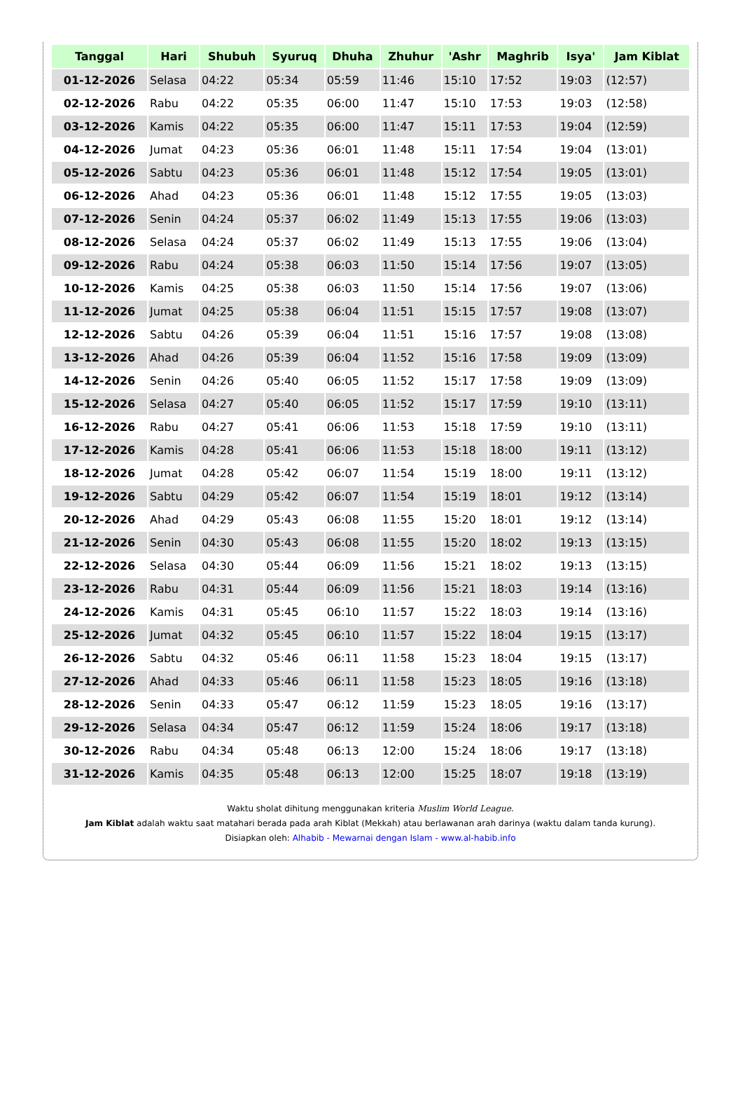| Tanggal | Hari | Shubuh | Syuruq | Dhuha | Zhuhur | 'Ashr | Maghrib | Isya' | Jam Kiblat |
| --- | --- | --- | --- | --- | --- | --- | --- | --- | --- |
| 01-12-2026 | Selasa | 04:22 | 05:34 | 05:59 | 11:46 | 15:10 | 17:52 | 19:03 | (12:57) |
| 02-12-2026 | Rabu | 04:22 | 05:35 | 06:00 | 11:47 | 15:10 | 17:53 | 19:03 | (12:58) |
| 03-12-2026 | Kamis | 04:22 | 05:35 | 06:00 | 11:47 | 15:11 | 17:53 | 19:04 | (12:59) |
| 04-12-2026 | Jumat | 04:23 | 05:36 | 06:01 | 11:48 | 15:11 | 17:54 | 19:04 | (13:01) |
| 05-12-2026 | Sabtu | 04:23 | 05:36 | 06:01 | 11:48 | 15:12 | 17:54 | 19:05 | (13:01) |
| 06-12-2026 | Ahad | 04:23 | 05:36 | 06:01 | 11:48 | 15:12 | 17:55 | 19:05 | (13:03) |
| 07-12-2026 | Senin | 04:24 | 05:37 | 06:02 | 11:49 | 15:13 | 17:55 | 19:06 | (13:03) |
| 08-12-2026 | Selasa | 04:24 | 05:37 | 06:02 | 11:49 | 15:13 | 17:55 | 19:06 | (13:04) |
| 09-12-2026 | Rabu | 04:24 | 05:38 | 06:03 | 11:50 | 15:14 | 17:56 | 19:07 | (13:05) |
| 10-12-2026 | Kamis | 04:25 | 05:38 | 06:03 | 11:50 | 15:14 | 17:56 | 19:07 | (13:06) |
| 11-12-2026 | Jumat | 04:25 | 05:38 | 06:04 | 11:51 | 15:15 | 17:57 | 19:08 | (13:07) |
| 12-12-2026 | Sabtu | 04:26 | 05:39 | 06:04 | 11:51 | 15:16 | 17:57 | 19:08 | (13:08) |
| 13-12-2026 | Ahad | 04:26 | 05:39 | 06:04 | 11:52 | 15:16 | 17:58 | 19:09 | (13:09) |
| 14-12-2026 | Senin | 04:26 | 05:40 | 06:05 | 11:52 | 15:17 | 17:58 | 19:09 | (13:09) |
| 15-12-2026 | Selasa | 04:27 | 05:40 | 06:05 | 11:52 | 15:17 | 17:59 | 19:10 | (13:11) |
| 16-12-2026 | Rabu | 04:27 | 05:41 | 06:06 | 11:53 | 15:18 | 17:59 | 19:10 | (13:11) |
| 17-12-2026 | Kamis | 04:28 | 05:41 | 06:06 | 11:53 | 15:18 | 18:00 | 19:11 | (13:12) |
| 18-12-2026 | Jumat | 04:28 | 05:42 | 06:07 | 11:54 | 15:19 | 18:00 | 19:11 | (13:12) |
| 19-12-2026 | Sabtu | 04:29 | 05:42 | 06:07 | 11:54 | 15:19 | 18:01 | 19:12 | (13:14) |
| 20-12-2026 | Ahad | 04:29 | 05:43 | 06:08 | 11:55 | 15:20 | 18:01 | 19:12 | (13:14) |
| 21-12-2026 | Senin | 04:30 | 05:43 | 06:08 | 11:55 | 15:20 | 18:02 | 19:13 | (13:15) |
| 22-12-2026 | Selasa | 04:30 | 05:44 | 06:09 | 11:56 | 15:21 | 18:02 | 19:13 | (13:15) |
| 23-12-2026 | Rabu | 04:31 | 05:44 | 06:09 | 11:56 | 15:21 | 18:03 | 19:14 | (13:16) |
| 24-12-2026 | Kamis | 04:31 | 05:45 | 06:10 | 11:57 | 15:22 | 18:03 | 19:14 | (13:16) |
| 25-12-2026 | Jumat | 04:32 | 05:45 | 06:10 | 11:57 | 15:22 | 18:04 | 19:15 | (13:17) |
| 26-12-2026 | Sabtu | 04:32 | 05:46 | 06:11 | 11:58 | 15:23 | 18:04 | 19:15 | (13:17) |
| 27-12-2026 | Ahad | 04:33 | 05:46 | 06:11 | 11:58 | 15:23 | 18:05 | 19:16 | (13:18) |
| 28-12-2026 | Senin | 04:33 | 05:47 | 06:12 | 11:59 | 15:23 | 18:05 | 19:16 | (13:17) |
| 29-12-2026 | Selasa | 04:34 | 05:47 | 06:12 | 11:59 | 15:24 | 18:06 | 19:17 | (13:18) |
| 30-12-2026 | Rabu | 04:34 | 05:48 | 06:13 | 12:00 | 15:24 | 18:06 | 19:17 | (13:18) |
| 31-12-2026 | Kamis | 04:35 | 05:48 | 06:13 | 12:00 | 15:25 | 18:07 | 19:18 | (13:19) |
Waktu sholat dihitung menggunakan kriteria Muslim World League.
Jam Kiblat adalah waktu saat matahari berada pada arah Kiblat (Mekkah) atau berlawanan arah darinya (waktu dalam tanda kurung).
Disiapkan oleh: Alhabib - Mewarnai dengan Islam - www.al-habib.info